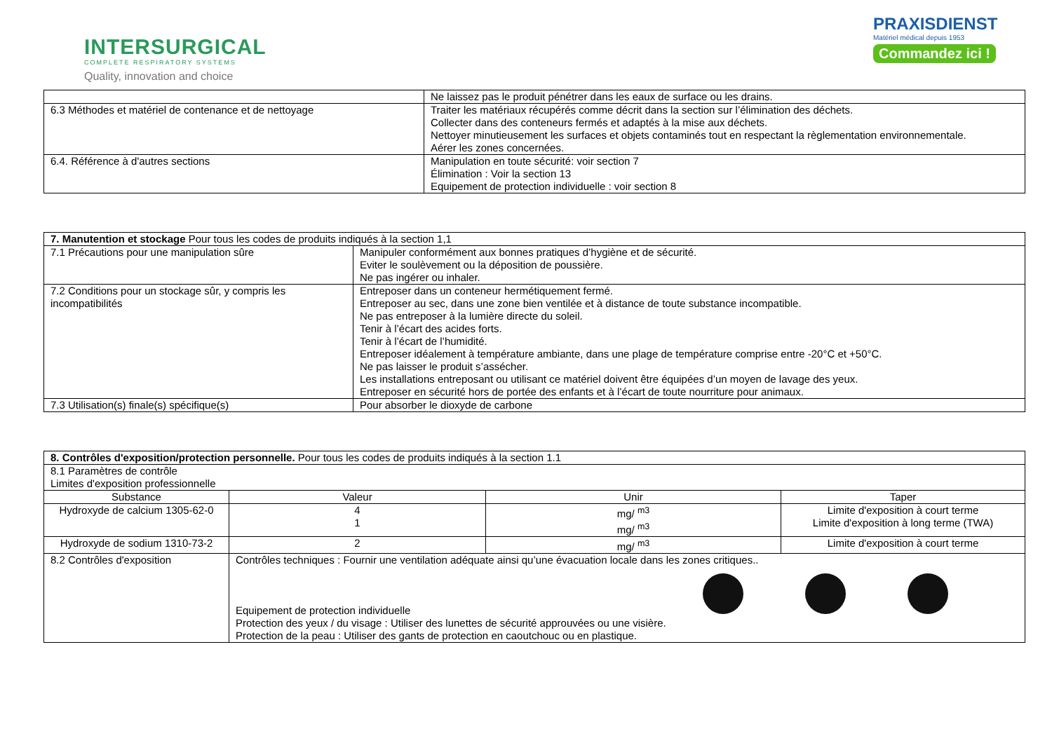INTERSURGICAL
COMPLETE RESPIRATORY SYSTEMS
Quality, innovation and choice
PRAXISDIENST
Matériel médical depuis 1953
Commandez ici !
| | Ne laissez pas le produit pénétrer dans les eaux de surface ou les drains. |
| 6.3 Méthodes et matériel de contenance et de nettoyage | Traiter les matériaux récupérés comme décrit dans la section sur l’élimination des déchets. Collecter dans des conteneurs fermés et adaptés à la mise aux déchets. Nettoyer minutieusement les surfaces et objets contaminés tout en respectant la règlementation environnementale. Aérer les zones concernées. |
| 6.4. Référence à d'autres sections | Manipulation en toute sécurité: voir section 7 Élimination : Voir la section 13 Equipement de protection individuelle : voir section 8 |
| 7. Manutention et stockage Pour tous les codes de produits indiqués à la section 1,1 | |
| 7.1 Précautions pour une manipulation sûre | Manipuler conformément aux bonnes pratiques d’hygiène et de sécurité. Eviter le soulèvement ou la déposition de poussière. Ne pas ingérer ou inhaler. |
| 7.2 Conditions pour un stockage sûr, y compris les incompatibilités | Entreposer dans un conteneur hermétiquement fermé. Entreposer au sec, dans une zone bien ventilée et à distance de toute substance incompatible. Ne pas entreposer à la lumière directe du soleil. Tenir à l’écart des acides forts. Tenir à l’écart de l’humidité. Entreposer idéalement à température ambiante, dans une plage de température comprise entre -20°C et +50°C. Ne pas laisser le produit s’assécher. Les installations entreposant ou utilisant ce matériel doivent être équipées d’un moyen de lavage des yeux. Entreposer en sécurité hors de portée des enfants et à l’écart de toute nourriture pour animaux. |
| 7.3 Utilisation(s) finale(s) spécifique(s) | Pour absorber le dioxyde de carbone |
| 8. Contrôles d'exposition/protection personnelle. Pour tous les codes de produits indiqués à la section 1.1 | | | |
| 8.1 Paramètres de contrôle Limites d'exposition professionnelle | | | |
| Substance | Valeur | Unir | Taper |
| Hydroxyde de calcium 1305-62-0 | 4 1 | mg/ <sup>m3</sup> mg/ <sup>m3</sup> | Limite d'exposition à court terme Limite d'exposition à long terme (TWA) |
| Hydroxyde de sodium 1310-73-2 | 2 | mg/ <sup>m3</sup> | Limite d'exposition à court terme |
| 8.2 Contrôles d'exposition | Contrôles techniques : Fournir une ventilation adéquate ainsi qu’une évacuation locale dans les zones critiques.. Equipement de protection individuelle Protection des yeux / du visage : Utiliser des lunettes de sécurité approuvées ou une visière. Protection de la peau : Utiliser des gants de protection en caoutchouc ou en plastique. | | |